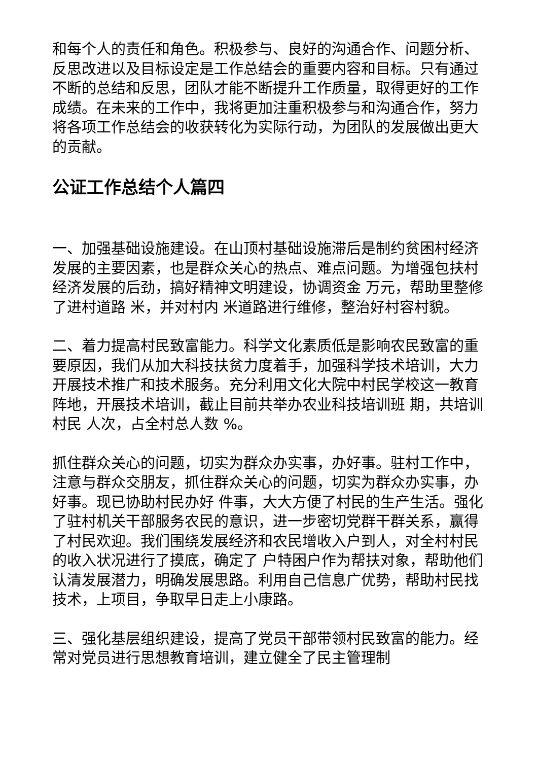和每个人的责任和角色。积极参与、良好的沟通合作、问题分析、反思改进以及目标设定是工作总结会的重要内容和目标。只有通过不断的总结和反思，团队才能不断提升工作质量，取得更好的工作成绩。在未来的工作中，我将更加注重积极参与和沟通合作，努力将各项工作总结会的收获转化为实际行动，为团队的发展做出更大的贡献。
公证工作总结个人篇四
一、加强基础设施建设。在山顶村基础设施滞后是制约贫困村经济发展的主要因素，也是群众关心的热点、难点问题。为增强包扶村经济发展的后劲，搞好精神文明建设，协调资金 万元，帮助里整修了进村道路 米，并对村内 米道路进行维修，整治好村容村貌。
二、着力提高村民致富能力。科学文化素质低是影响农民致富的重要原因，我们从加大科技扶贫力度着手，加强科学技术培训，大力开展技术推广和技术服务。充分利用文化大院中村民学校这一教育阵地，开展技术培训，截止目前共举办农业科技培训班 期，共培训村民 人次，占全村总人数 %。
抓住群众关心的问题，切实为群众办实事，办好事。驻村工作中，注意与群众交朋友，抓住群众关心的问题，切实为群众办实事，办好事。现已协助村民办好 件事，大大方便了村民的生产生活。强化了驻村机关干部服务农民的意识，进一步密切党群干群关系，赢得了村民欢迎。我们围绕发展经济和农民增收入户到人，对全村村民的收入状况进行了摸底，确定了 户特困户作为帮扶对象，帮助他们认清发展潜力，明确发展思路。利用自己信息广优势，帮助村民找技术，上项目，争取早日走上小康路。
三、强化基层组织建设，提高了党员干部带领村民致富的能力。经常对党员进行思想教育培训，建立健全了民主管理制